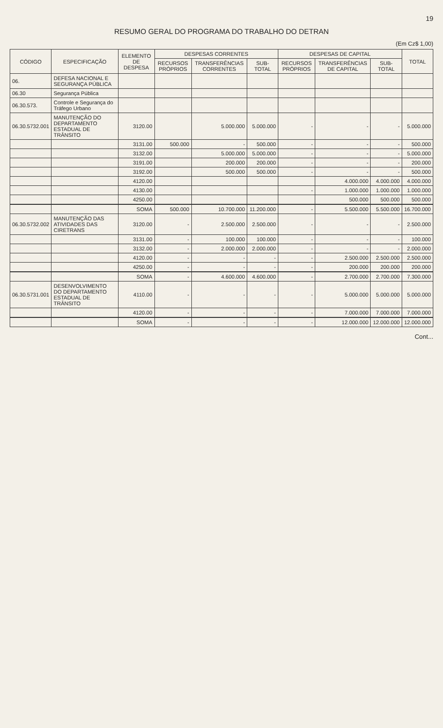19
RESUMO GERAL DO PROGRAMA DO TRABALHO DO DETRAN
(Em Cz$ 1,00)
| CÓDIGO | ESPECIFICAÇÃO | ELEMENTO DE DESPESA | DESPESAS CORRENTES | | | DESPESAS DE CAPITAL | | | TOTAL |
| --- | --- | --- | --- | --- | --- | --- | --- | --- | --- |
| | | | RECURSOS PRÓPRIOS | TRANSFERÊNCIAS CORRENTES | SUB-TOTAL | RECURSOS PRÓPRIOS | TRANSFERÊNCIAS DE CAPITAL | SUB-TOTAL | |
| 06. | DEFESA NACIONAL E SEGURANÇA PÚBLICA | | | | | | | | |
| 06.30 | Segurança Pública | | | | | | | | |
| 06.30.573. | Controle e Segurança do Tráfego Urbano | | | | | | | | |
| 06.30.5732.001 | MANUTENÇÃO DO DEPARTAMENTO ESTADUAL DE TRÂNSITO | 3120.00 | | 5.000.000 | 5.000.000 | - | - | - | 5.000.000 |
| | | 3131.00 | 500.000 | - | 500.000 | - | - | - | 500.000 |
| | | 3132.00 | | 5.000.000 | 5.000.000 | - | - | - | 5.000.000 |
| | | 3191.00 | | 200.000 | 200.000 | - | - | - | 200.000 |
| | | 3192.00 | | 500.000 | 500.000 | - | - | - | 500.000 |
| | | 4120.00 | | | | | 4.000.000 | 4.000.000 | 4.000.000 |
| | | 4130.00 | | | | - | 1.000.000 | 1.000.000 | 1.000.000 |
| | | 4250.00 | | | | | 500.000 | 500.000 | 500.000 |
| | | SOMA | 500.000 | 10.700.000 | 11.200.000 | - | 5.500.000 | 5.500.000 | 16.700.000 |
| 06.30.5732.002 | MANUTENÇÃO DAS ATIVIDADES DAS CIRETRANS | 3120.00 | - | 2.500.000 | 2.500.000 | - | - | - | 2.500.000 |
| | | 3131.00 | - | 100.000 | 100.000 | - | - | - | 100.000 |
| | | 3132.00 | - | 2.000.000 | 2.000.000 | - | - | - | 2.000.000 |
| | | 4120.00 | - | - | - | - | 2.500.000 | 2.500.000 | 2.500.000 |
| | | 4250.00 | - | - | - | - | 200.000 | 200.000 | 200.000 |
| | | SOMA | - | 4.600.000 | 4.600.000 | - | 2.700.000 | 2.700.000 | 7.300.000 |
| 06.30.5731.001 | DESENVOLVIMENTO DO DEPARTAMENTO ESTADUAL DE TRÂNSITO | 4110.00 | - | - | - | - | 5.000.000 | 5.000.000 | 5.000.000 |
| | | 4120.00 | - | - | - | - | 7.000.000 | 7.000.000 | 7.000.000 |
| | | SOMA | - | - | - | - | 12.000.000 | 12.000.000 | 12.000.000 |
Cont...